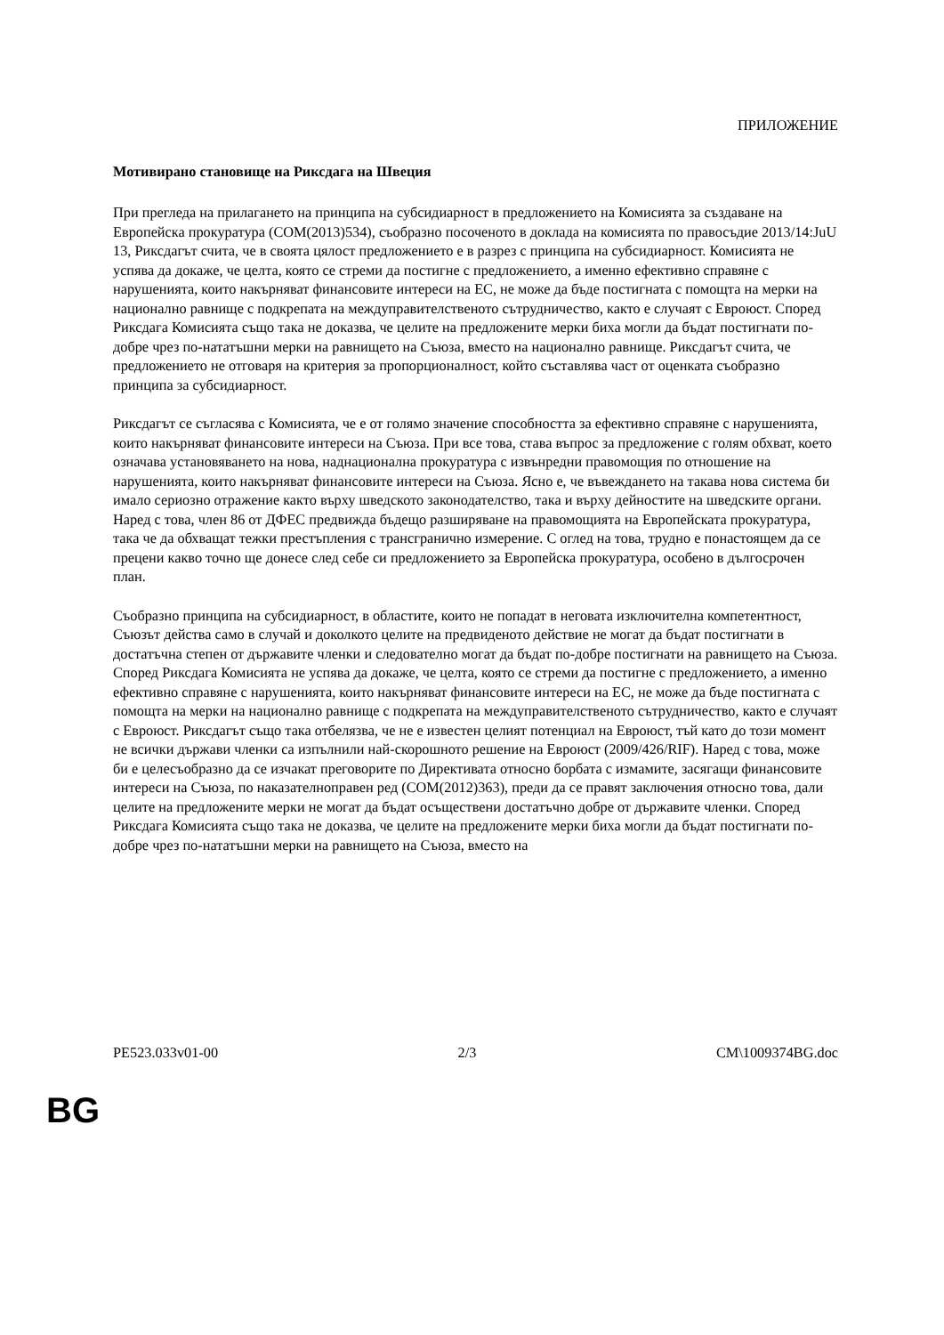ПРИЛОЖЕНИЕ
Мотивирано становище на Риксдага на Швеция
При прегледа на прилагането на принципа на субсидиарност в предложението на Комисията за създаване на Европейска прокуратура (COM(2013)534), съобразно посоченото в доклада на комисията по правосъдие 2013/14:JuU 13, Риксдагът счита, че в своята цялост предложението е в разрез с принципа на субсидиарност. Комисията не успява да докаже, че целта, която се стреми да постигне с предложението, а именно ефективно справяне с нарушенията, които накърняват финансовите интереси на ЕС, не може да бъде постигната с помощта на мерки на национално равнище с подкрепата на междуправителственото сътрудничество, както е случаят с Евроюст. Според Риксдага Комисията също така не доказва, че целите на предложените мерки биха могли да бъдат постигнати по-добре чрез по-нататъшни мерки на равнището на Съюза, вместо на национално равнище. Риксдагът счита, че предложението не отговаря на критерия за пропорционалност, който съставлява част от оценката съобразно принципа за субсидиарност.
Риксдагът се съгласява с Комисията, че е от голямо значение способността за ефективно справяне с нарушенията, които накърняват финансовите интереси на Съюза. При все това, става въпрос за предложение с голям обхват, което означава установяването на нова, наднационална прокуратура с извънредни правомощия по отношение на нарушенията, които накърняват финансовите интереси на Съюза. Ясно е, че въвеждането на такава нова система би имало сериозно отражение както върху шведското законодателство, така и върху дейностите на шведските органи. Наред с това, член 86 от ДФЕС предвижда бъдещо разширяване на правомощията на Европейската прокуратура, така че да обхващат тежки престъпления с трансгранично измерение. С оглед на това, трудно е понастоящем да се прецени какво точно ще донесе след себе си предложението за Европейска прокуратура, особено в дългосрочен план.
Съобразно принципа на субсидиарност, в областите, които не попадат в неговата изключителна компетентност, Съюзът действа само в случай и доколкото целите на предвиденото действие не могат да бъдат постигнати в достатъчна степен от държавите членки и следователно могат да бъдат по-добре постигнати на равнището на Съюза. Според Риксдага Комисията не успява да докаже, че целта, която се стреми да постигне с предложението, а именно ефективно справяне с нарушенията, които накърняват финансовите интереси на ЕС, не може да бъде постигната с помощта на мерки на национално равнище с подкрепата на междуправителственото сътрудничество, както е случаят с Евроюст. Риксдагът също така отбелязва, че не е известен целият потенциал на Евроюст, тъй като до този момент не всички държави членки са изпълнили най-скорошното решение на Евроюст (2009/426/RIF). Наред с това, може би е целесъобразно да се изчакат преговорите по Директивата относно борбата с измамите, засягащи финансовите интереси на Съюза, по наказателноправен ред (COM(2012)363), преди да се правят заключения относно това, дали целите на предложените мерки не могат да бъдат осъществени достатъчно добре от държавите членки. Според Риксдага Комисията също така не доказва, че целите на предложените мерки биха могли да бъдат постигнати по-добре чрез по-нататъшни мерки на равнището на Съюза, вместо на
PE523.033v01-00 2/3 CM\1009374BG.doc
BG